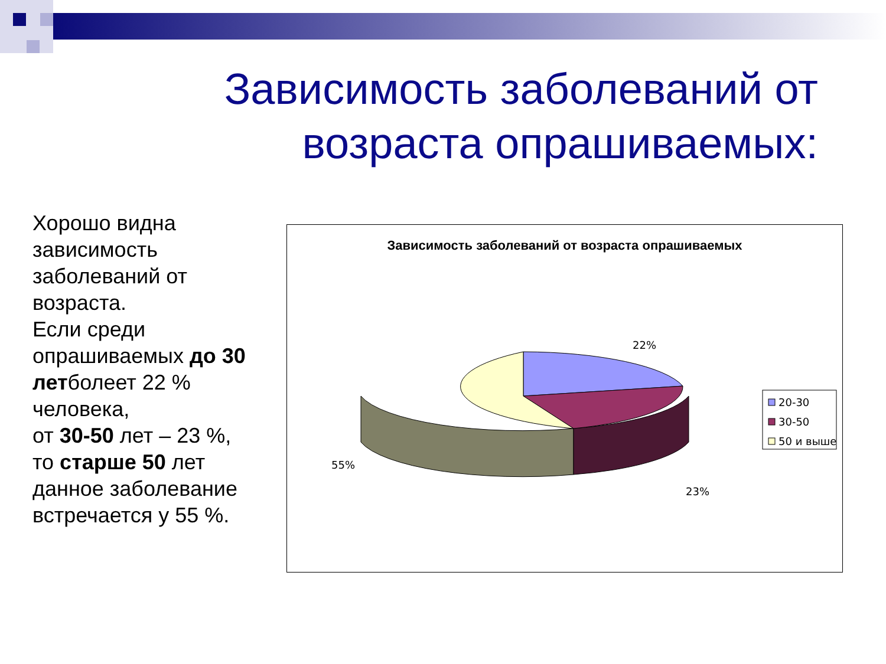Зависимость заболеваний от
возраста опрашиваемых:
Хорошо видна зависимость заболеваний от возраста.
Если среди опрашиваемых до 30 летболеет 22 % человека,
от 30-50 лет – 23 %,
то старше 50 лет данное заболевание встречается у 55 %.
Зависимость заболеваний от возраста опрашиваемых
22%
23%
55%
20-30
30-50
50 и выше